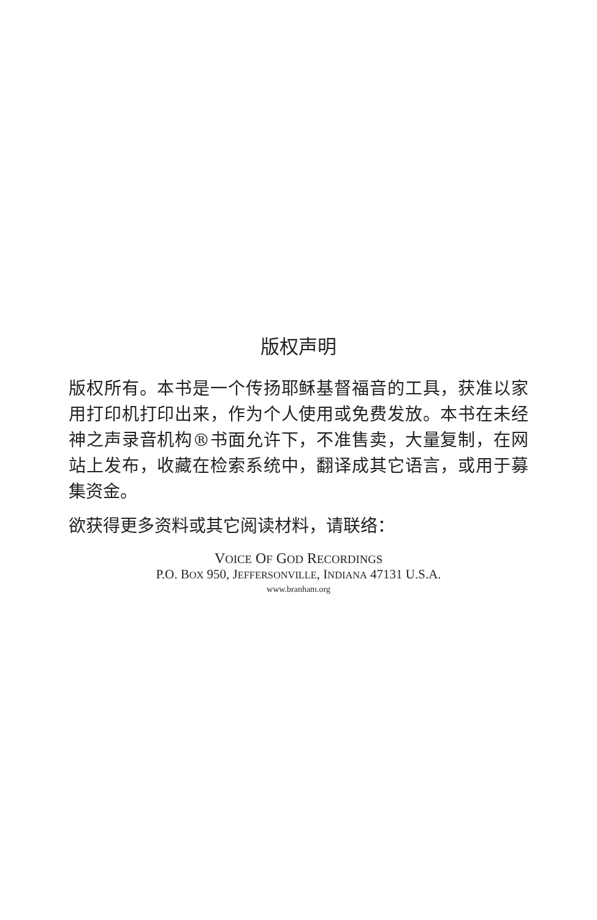版权声明
版权所有。本书是一个传扬耶稣基督福音的工具，获准以家用打印机打印出来，作为个人使用或免费发放。本书在未经神之声录音机构®书面允许下，不准售卖，大量复制，在网站上发布，收藏在检索系统中，翻译成其它语言，或用于募集资金。
欲获得更多资料或其它阅读材料，请联络：
VOICE OF GOD RECORDINGS
P.O. BOX 950, JEFFERSONVILLE, INDIANA 47131 U.S.A.
www.branham.org